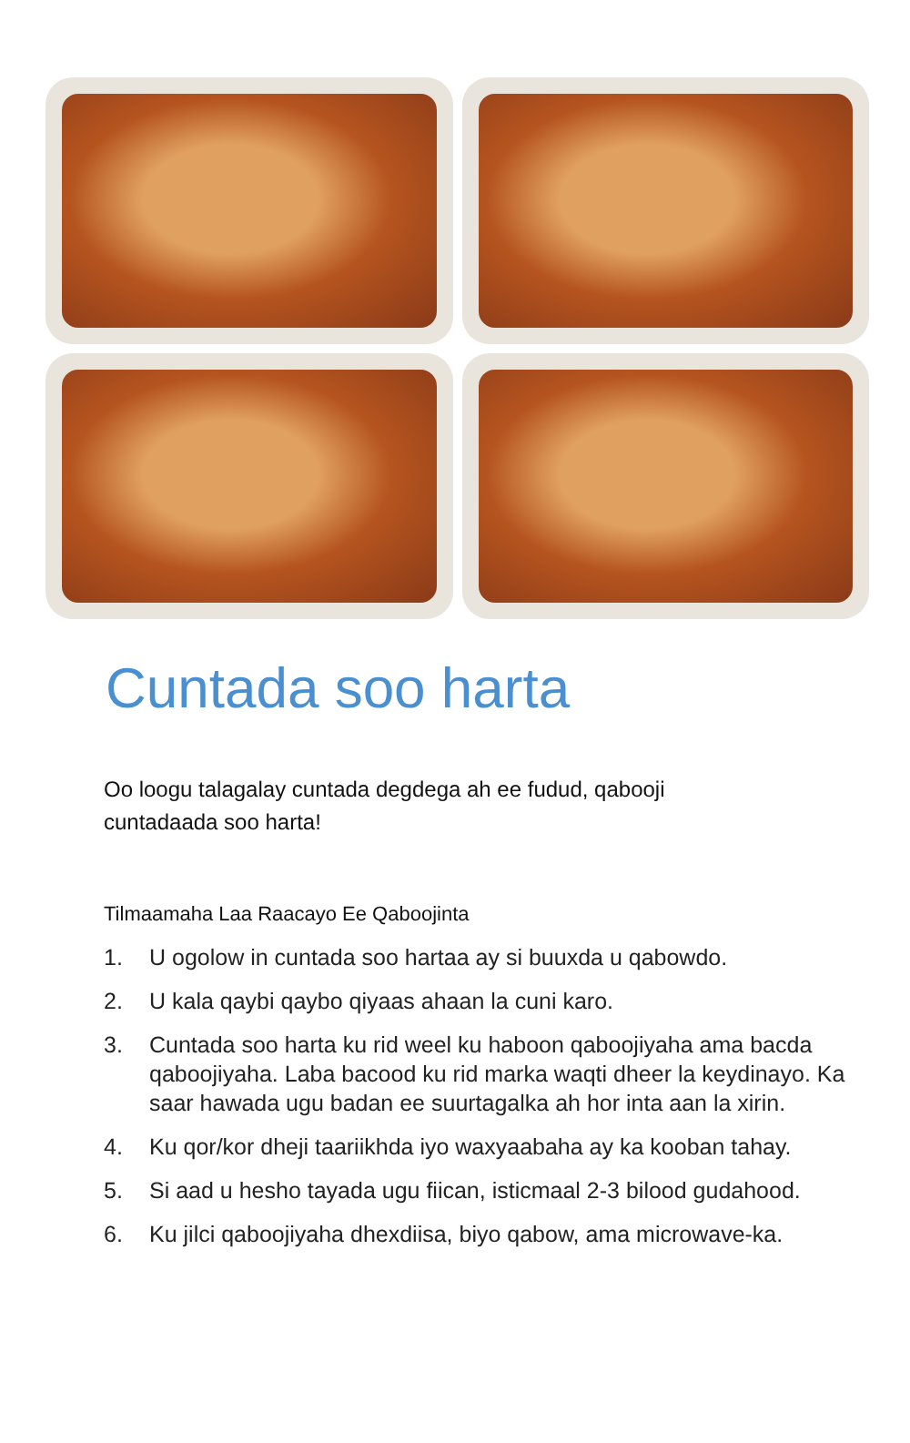Cuntada soo harta
Oo loogu talagalay cuntada degdega ah ee fudud, qabooji cuntadaada soo harta!
Tilmaamaha Laa Raacayo Ee Qaboojinta
1. U ogolow in cuntada soo hartaa ay si buuxda u qabowdo.
2. U kala qaybi qaybo qiyaas ahaan la cuni karo.
3. Cuntada soo harta ku rid weel ku haboon qaboojiyaha ama bacda qaboojiyaha. Laba bacood ku rid marka waqti dheer la keydinayo. Ka saar hawada ugu badan ee suurtagalka ah hor inta aan la xirin.
4. Ku qor/kor dheji taariikhda iyo waxyaabaha ay ka kooban tahay.
5. Si aad u hesho tayada ugu fiican, isticmaal 2-3 bilood gudahood.
6. Ku jilci qaboojiyaha dhexdiisa, biyo qabow, ama microwave-ka.